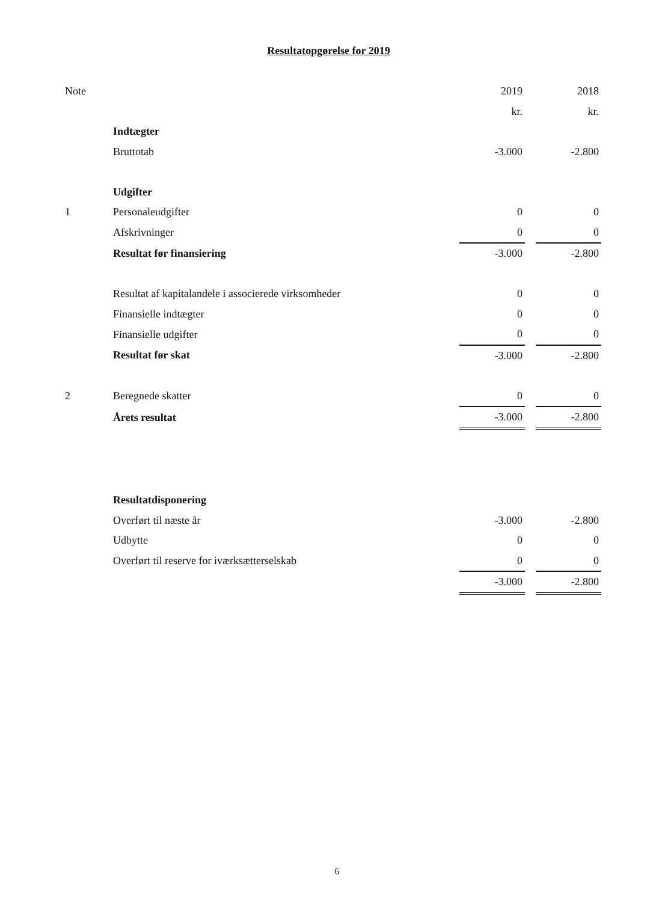Resultatopgørelse for 2019
| Note | | 2019 | | 2018 |
| | | kr. | | kr. |
| | Indtægter | | | |
| | Bruttotab | -3.000 | | -2.800 |
| | Udgifter | | | |
| 1 | Personaleudgifter | 0 | | 0 |
| | Afskrivninger | 0 | | 0 |
| | Resultat før finansiering | -3.000 | | -2.800 |
| | Resultat af kapitalandele i associerede virksomheder | 0 | | 0 |
| | Finansielle indtægter | 0 | | 0 |
| | Finansielle udgifter | 0 | | 0 |
| | Resultat før skat | -3.000 | | -2.800 |
| 2 | Beregnede skatter | 0 | | 0 |
| | Årets resultat | -3.000 | | -2.800 |
| | Resultatdisponering | | | |
| | Overført til næste år | -3.000 | | -2.800 |
| | Udbytte | 0 | | 0 |
| | Overført til reserve for iværksætterselskab | 0 | | 0 |
| | | -3.000 | | -2.800 |
6